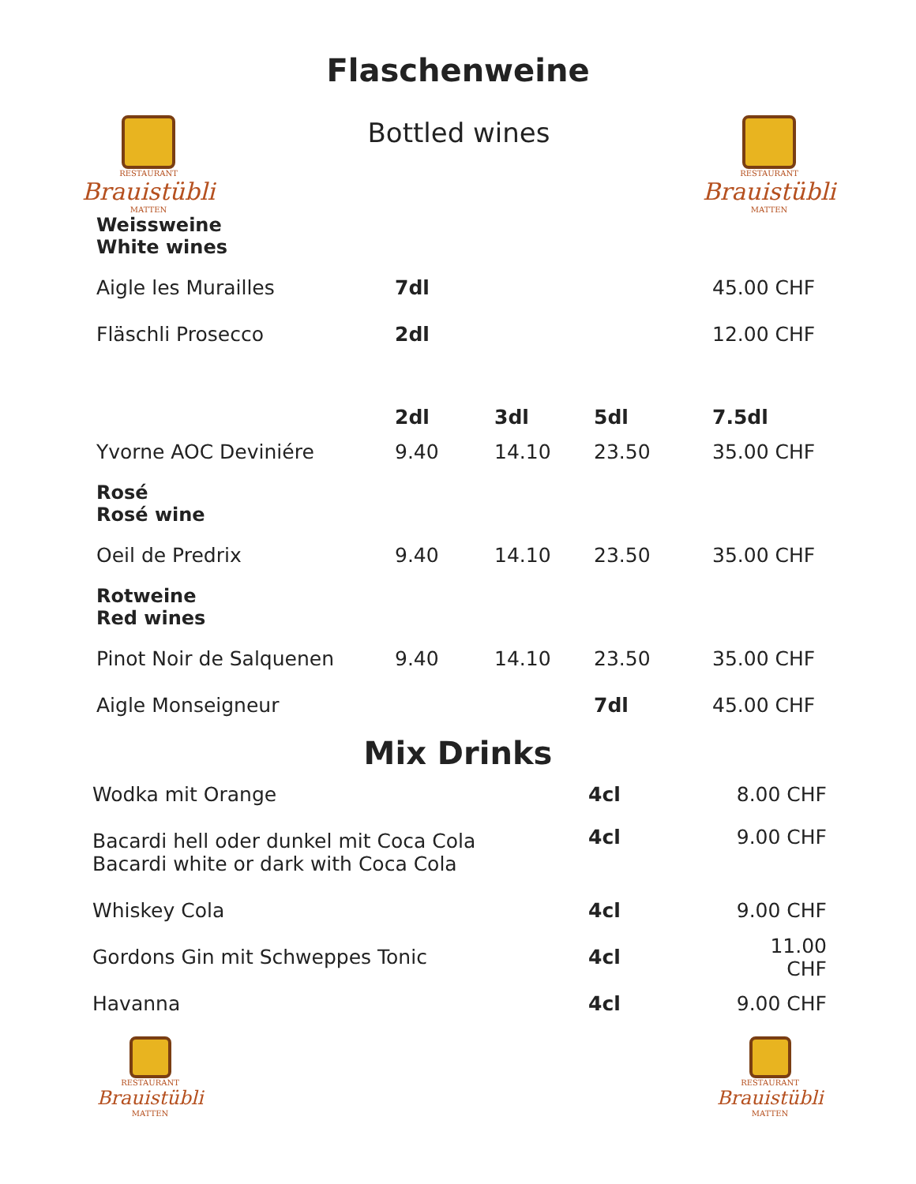Flaschenweine
RESTAURANT
Brauistübli
MATTEN
Bottled wines
RESTAURANT
Brauistübli
MATTEN
| Weissweine White wines | | | | |
| Aigle les Murailles | 7dl | | | 45.00 CHF |
| Fläschli Prosecco | 2dl | | | 12.00 CHF |
| | 2dl | 3dl | 5dl | 7.5dl |
| Yvorne AOC Deviniére | 9.40 | 14.10 | 23.50 | 35.00 CHF |
| Rosé Rosé wine | | | | |
| Oeil de Predrix | 9.40 | 14.10 | 23.50 | 35.00 CHF |
| Rotweine Red wines | | | | |
| Pinot Noir de Salquenen | 9.40 | 14.10 | 23.50 | 35.00 CHF |
| Aigle Monseigneur | | | 7dl | 45.00 CHF |
Mix Drinks
| Wodka mit Orange | 4cl | 8.00 CHF |
| Bacardi hell oder dunkel mit Coca Cola Bacardi white or dark with Coca Cola | 4cl | 9.00 CHF |
| Whiskey Cola | 4cl | 9.00 CHF |
| Gordons Gin mit Schweppes Tonic | 4cl | 11.00 CHF |
| Havanna | 4cl | 9.00 CHF |
RESTAURANT
Brauistübli
MATTEN
RESTAURANT
Brauistübli
MATTEN